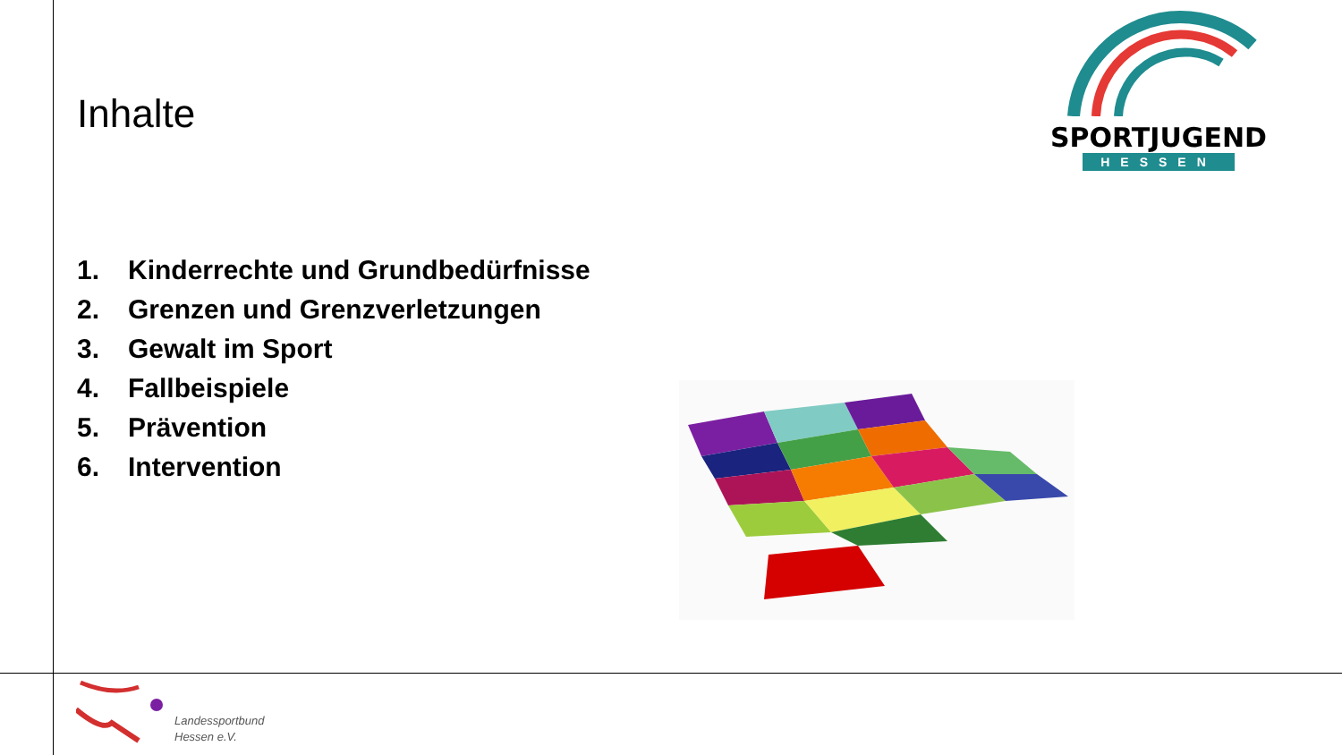Inhalte
SPORTJUGEND
HESSEN
1. Kinderrechte und Grundbedürfnisse
2. Grenzen und Grenzverletzungen
3. Gewalt im Sport
4. Fallbeispiele
5. Prävention
6. Intervention
Landessportbund
Hessen e.V.